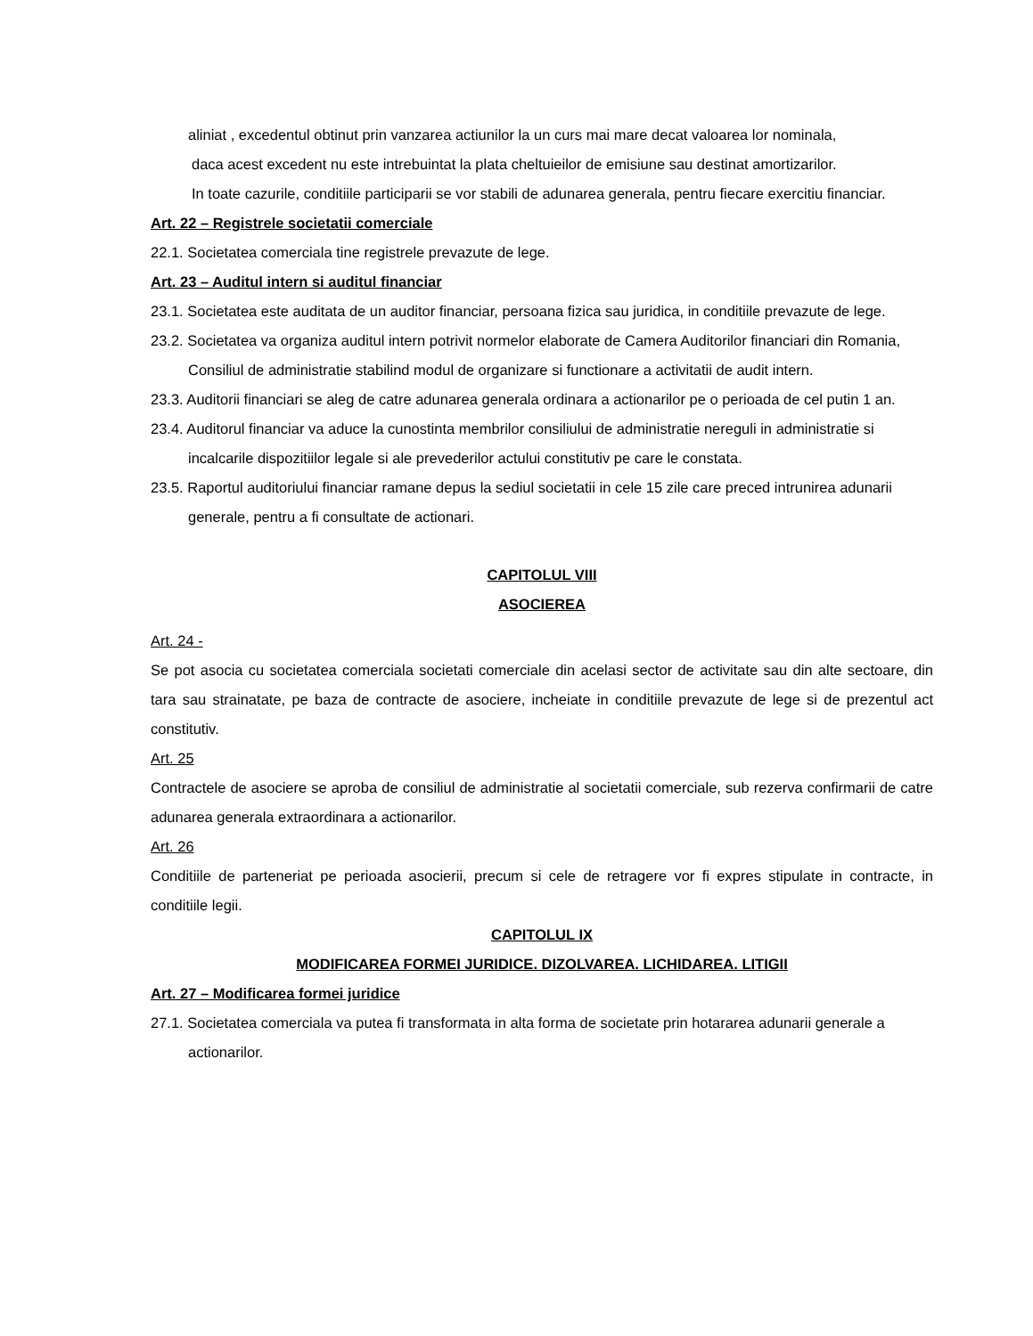aliniat , excedentul obtinut prin vanzarea actiunilor la un curs mai mare decat valoarea lor nominala,
daca acest excedent nu este intrebuintat la plata cheltuieilor de emisiune sau destinat amortizarilor.
In toate cazurile, conditiile participarii se vor stabili de adunarea generala, pentru fiecare exercitiu financiar.
Art. 22 – Registrele societatii comerciale
22.1. Societatea comerciala tine registrele prevazute de lege.
Art. 23 – Auditul intern si auditul financiar
23.1. Societatea este auditata de un auditor financiar, persoana fizica sau juridica, in conditiile prevazute de lege.
23.2. Societatea va organiza auditul intern potrivit normelor elaborate de Camera Auditorilor financiari din Romania, Consiliul de administratie stabilind modul de organizare si functionare a activitatii de audit intern.
23.3. Auditorii financiari se aleg de catre adunarea generala ordinara a actionarilor pe o perioada de cel putin 1 an.
23.4. Auditorul financiar va aduce la cunostinta membrilor consiliului de administratie nereguli in administratie si incalcarile dispozitiilor legale si ale prevederilor actului constitutiv pe care le constata.
23.5. Raportul auditoriului financiar ramane depus la sediul societatii in cele 15 zile care preced intrunirea adunarii generale, pentru a fi consultate de actionari.
CAPITOLUL VIII
ASOCIEREA
Art. 24 -
Se pot asocia cu societatea comerciala societati comerciale din acelasi sector de activitate sau din alte sectoare, din tara sau strainatate, pe baza de contracte de asociere, incheiate in conditiile prevazute de lege si de prezentul act constitutiv.
Art. 25
Contractele de asociere se aproba de consiliul de administratie al societatii comerciale, sub rezerva confirmarii de catre adunarea generala extraordinara a actionarilor.
Art. 26
Conditiile de parteneriat pe perioada asocierii, precum si cele de retragere vor fi expres stipulate in contracte, in conditiile legii.
CAPITOLUL IX
MODIFICAREA FORMEI JURIDICE. DIZOLVAREA. LICHIDAREA. LITIGII
Art. 27 – Modificarea formei juridice
27.1. Societatea comerciala va putea fi transformata in alta forma de societate prin hotararea adunarii generale a actionarilor.